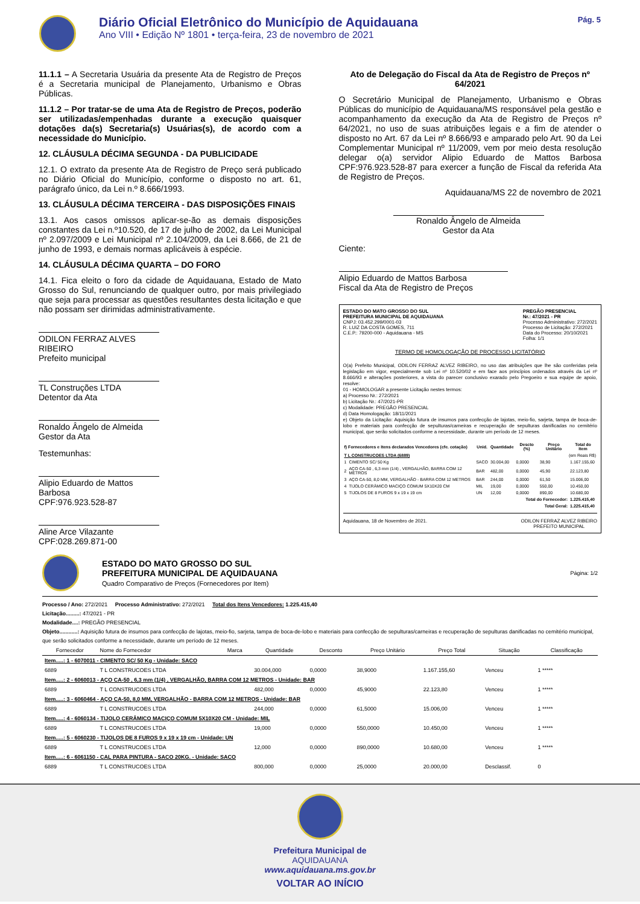Diário Oficial Eletrônico do Município de Aquidauana
Ano VIII • Edição Nº 1801 • terça-feira, 23 de novembro de 2021
Pág. 5
11.1.1 – A Secretaria Usuária da presente Ata de Registro de Preços é a Secretaria municipal de Planejamento, Urbanismo e Obras Públicas.
11.1.2 – Por tratar-se de uma Ata de Registro de Preços, poderão ser utilizadas/empenhadas durante a execução quaisquer dotações da(s) Secretaria(s) Usuárias(s), de acordo com a necessidade do Município.
12. CLÁUSULA DÉCIMA SEGUNDA - DA PUBLICIDADE
12.1. O extrato da presente Ata de Registro de Preço será publicado no Diário Oficial do Município, conforme o disposto no art. 61, parágrafo único, da Lei n.º 8.666/1993.
13. CLÁUSULA DÉCIMA TERCEIRA - DAS DISPOSIÇÕES FINAIS
13.1. Aos casos omissos aplicar-se-ão as demais disposições constantes da Lei n.º10.520, de 17 de julho de 2002, da Lei Municipal nº 2.097/2009 e Lei Municipal nº 2.104/2009, da Lei 8.666, de 21 de junho de 1993, e demais normas aplicáveis à espécie.
14. CLÁUSULA DÉCIMA QUARTA – DO FORO
14.1. Fica eleito o foro da cidade de Aquidauana, Estado de Mato Grosso do Sul, renunciando de qualquer outro, por mais privilegiado que seja para processar as questões resultantes desta licitação e que não possam ser dirimidas administrativamente.
ODILON FERRAZ ALVES RIBEIRO
Prefeito municipal
TL Construções LTDA
Detentor da Ata
Ronaldo Ângelo de Almeida
Gestor da Ata
Testemunhas:
Alipio Eduardo de Mattos Barbosa
CPF:976.923.528-87
Aline Arce Vilazante
CPF:028.269.871-00
Ato de Delegação do Fiscal da Ata de Registro de Preços nº 64/2021
O Secretário Municipal de Planejamento, Urbanismo e Obras Públicas do município de Aquidauana/MS responsável pela gestão e acompanhamento da execução da Ata de Registro de Preços nº 64/2021, no uso de suas atribuições legais e a fim de atender o disposto no Art. 67 da Lei nº 8.666/93 e amparado pelo Art. 90 da Lei Complementar Municipal nº 11/2009, vem por meio desta resolução delegar o(a) servidor Alipio Eduardo de Mattos Barbosa CPF:976.923.528-87 para exercer a função de Fiscal da referida Ata de Registro de Preços.
Aquidauana/MS 22 de novembro de 2021
Ronaldo Ângelo de Almeida
Gestor da Ata
Ciente:
Alipio Eduardo de Mattos Barbosa
Fiscal da Ata de Registro de Preços
ESTADO DO MATO GROSSO DO SUL
PREFEITURA MUNICIPAL DE AQUIDAUANA
CNPJ: 03.452.299/0001-03
R. LUIZ DA COSTA GOMES, 711
C.E.P.: 79200-000 - Aquidauana - MS
PREGÃO PRESENCIAL
Nr.: 47/2021 - PR
Processo Administrativo: 272/2021
Processo de Licitação: 272/2021
Data do Processo: 20/10/2021
Folha: 1/1
TERMO DE HOMOLOGAÇÃO DE PROCESSO LICITATÓRIO
O(a) Prefeito Municipal, ODILON FERRAZ ALVEZ RIBEIRO, no uso das atribuições que lhe são conferidas pela legislação em vigor, especialmente sob Lei nº 10.520/02 e em face aos princípios ordenados através da Lei nº 8.666/93 e alterações posteriores, a vista do parecer conclusivo exarado pelo Pregoeiro e sua equipe de apoio, resolve:
01 - HOMOLOGAR a presente Licitação nestes termos:
a) Processo Nr.: 272/2021
b) Licitação Nr.: 47/2021-PR
c) Modalidade: PREGÃO PRESENCIAL
d) Data Homologação: 18/11/2021
e) Objeto da Licitação: Aquisição futura de insumos para confecção de lajotas, meio-fio, sarjeta, tampa de boca-de-lobo e materiais para confecção de sepulturas/carneiras e recuperação de sepulturas danificadas no cemitério municipal, que serão solicitados conforme a necessidade, durante um período de 12 meses.
| f) Fornecedores e Itens declarados Vencedores (cfe. cotação) | | Unid. | Quantidade | Descto (%) | Preço Unitário | Total do Item |
| --- | --- | --- | --- | --- | --- | --- |
| T L CONSTRUCOES LTDA (6889) (em Reais R$) | | | | | | |
| 1 | CIMENTO SC/ 50 Kg | SACO | 30.004,00 | 0,0000 | 38,90 | 1.167.155,60 |
| 2 | AÇO CA-50 , 6,3 mm (1/4) , VERGALHÃO, BARRA COM 12 METROS | BAR | 482,00 | 0,0000 | 45,90 | 22.123,80 |
| 3 | AÇO CA-50, 8,0 MM, VERGALHÃO - BARRA COM 12 METROS | BAR | 244,00 | 0,0000 | 61,50 | 15.006,00 |
| 4 | TIJOLO CERÂMICO MACIÇO COMUM 5X10X20 CM | MIL | 19,00 | 0,0000 | 550,00 | 10.450,00 |
| 5 | TIJOLOS DE 8 FUROS 9 x 19 x 19 cm | UN | 12,00 | 0,0000 | 890,00 | 10.680,00 |
| Total do Fornecedor: | | | | | | 1.225.415,40 |
| Total Geral: | | | | | | 1.225.415,40 |
Aquidauana, 18 de Novembro de 2021. ODILON FERRAZ ALVEZ RIBEIRO
PREFEITO MUNICIPAL
ESTADO DO MATO GROSSO DO SUL
PREFEITURA MUNICIPAL DE AQUIDAUANA
Quadro Comparativo de Preços (Fornecedores por Item)
Página: 1/2
Processo / Ano: 272/2021 Processo Administrativo: 272/2021 Total dos Itens Vencedores: 1.225.415,40
Licitação.........: 47/2021 - PR
Modalidade....: PREGÃO PRESENCIAL
Objeto............: Aquisição futura de insumos para confecção de lajotas, meio-fio, sarjeta, tampa de boca-de-lobo e materiais para confecção de sepulturas/carneiras e recuperação de sepulturas danificadas no cemitério municipal, que serão solicitados conforme a necessidade, durante um período de 12 meses.
| Fornecedor | Nome do Fornecedor | Marca | Quantidade | Desconto | Preço Unitário | Preço Total | Situação | Classificação |
| --- | --- | --- | --- | --- | --- | --- | --- | --- |
| Item.....: 1 - 6070011 - CIMENTO SC/ 50 Kg - Unidade: SACO | | | | | | | | |
| 6889 | T L CONSTRUCOES LTDA | | 30.004,000 | 0,0000 | 38,9000 | 1.167.155,60 | Venceu | 1 ***** |
| Item.....: 2 - 6060013 - AÇO CA-50 , 6,3 mm (1/4) , VERGALHÃO, BARRA COM 12 METROS - Unidade: BAR | | | | | | | | |
| 6889 | T L CONSTRUCOES LTDA | | 482,000 | 0,0000 | 45,9000 | 22.123,80 | Venceu | 1 ***** |
| Item.....: 3 - 6060464 - AÇO CA-50, 8,0 MM, VERGALHÃO - BARRA COM 12 METROS - Unidade: BAR | | | | | | | | |
| 6889 | T L CONSTRUCOES LTDA | | 244,000 | 0,0000 | 61,5000 | 15.006,00 | Venceu | 1 ***** |
| Item.....: 4 - 6060134 - TIJOLO CERÂMICO MACIÇO COMUM 5X10X20 CM - Unidade: MIL | | | | | | | | |
| 6889 | T L CONSTRUCOES LTDA | | 19,000 | 0,0000 | 550,0000 | 10.450,00 | Venceu | 1 ***** |
| Item.....: 5 - 6060230 - TIJOLOS DE 8 FUROS 9 x 19 x 19 cm - Unidade: UN | | | | | | | | |
| 6889 | T L CONSTRUCOES LTDA | | 12,000 | 0,0000 | 890,0000 | 10.680,00 | Venceu | 1 ***** |
| Item.....: 6 - 6061150 - CAL PARA PINTURA - SACO 20KG. - Unidade: SACO | | | | | | | | |
| 6889 | T L CONSTRUCOES LTDA | | 800,000 | 0,0000 | 25,0000 | 20.000,00 | Desclassif. | 0 |
Prefeitura Municipal de
AQUIDAUANA
www.aquidauana.ms.gov.br
VOLTAR AO INÍCIO